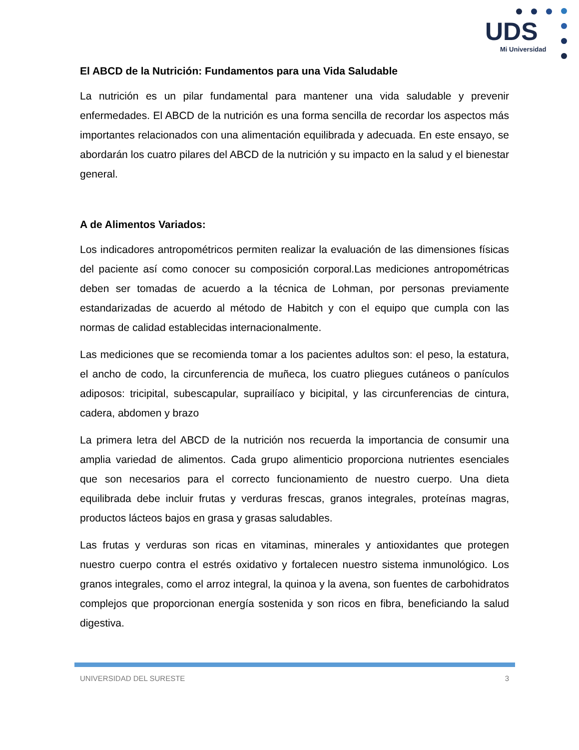UDS
Mi Universidad
El ABCD de la Nutrición: Fundamentos para una Vida Saludable
La nutrición es un pilar fundamental para mantener una vida saludable y prevenir enfermedades. El ABCD de la nutrición es una forma sencilla de recordar los aspectos más importantes relacionados con una alimentación equilibrada y adecuada. En este ensayo, se abordarán los cuatro pilares del ABCD de la nutrición y su impacto en la salud y el bienestar general.
A de Alimentos Variados:
Los indicadores antropométricos permiten realizar la evaluación de las dimensiones físicas del paciente así como conocer su composición corporal.Las mediciones antropométricas deben ser tomadas de acuerdo a la técnica de Lohman, por personas previamente estandarizadas de acuerdo al método de Habitch y con el equipo que cumpla con las normas de calidad establecidas internacionalmente.
Las mediciones que se recomienda tomar a los pacientes adultos son: el peso, la estatura, el ancho de codo, la circunferencia de muñeca, los cuatro pliegues cutáneos o panículos adiposos: tricipital, subescapular, suprailíaco y bicipital, y las circunferencias de cintura, cadera, abdomen y brazo
La primera letra del ABCD de la nutrición nos recuerda la importancia de consumir una amplia variedad de alimentos. Cada grupo alimenticio proporciona nutrientes esenciales que son necesarios para el correcto funcionamiento de nuestro cuerpo. Una dieta equilibrada debe incluir frutas y verduras frescas, granos integrales, proteínas magras, productos lácteos bajos en grasa y grasas saludables.
Las frutas y verduras son ricas en vitaminas, minerales y antioxidantes que protegen nuestro cuerpo contra el estrés oxidativo y fortalecen nuestro sistema inmunológico. Los granos integrales, como el arroz integral, la quinoa y la avena, son fuentes de carbohidratos complejos que proporcionan energía sostenida y son ricos en fibra, beneficiando la salud digestiva.
UNIVERSIDAD DEL SURESTE 3